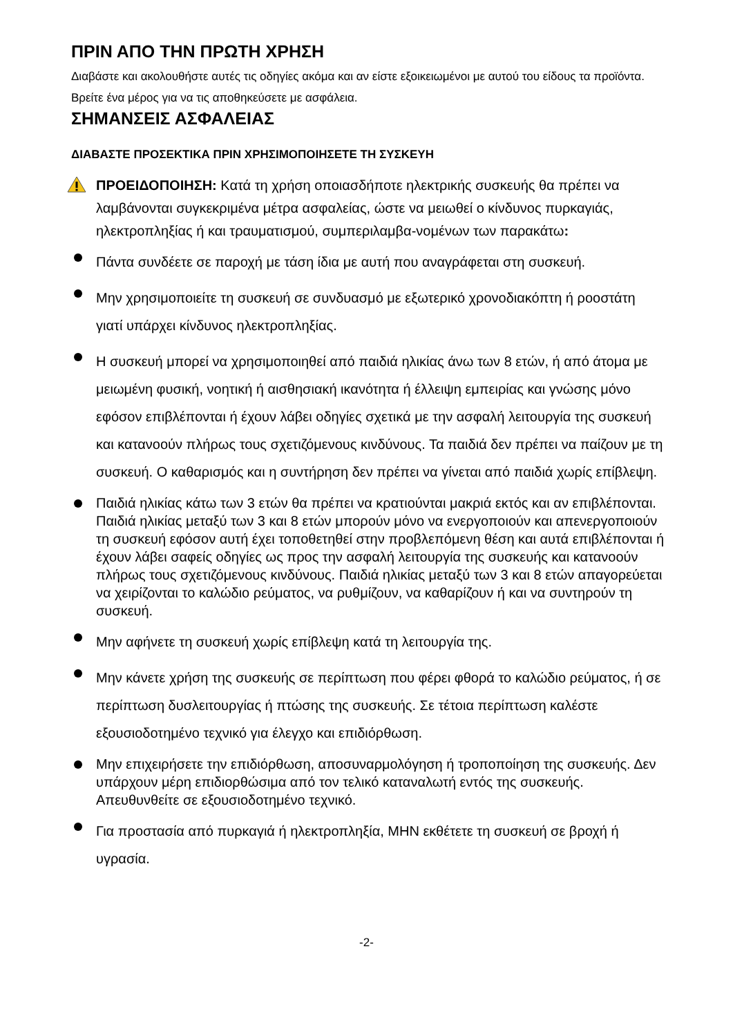ΠΡΙΝ ΑΠΟ ΤΗΝ ΠΡΩΤΗ ΧΡΗΣΗ
Διαβάστε και ακολουθήστε αυτές τις οδηγίες ακόμα και αν είστε εξοικειωμένοι με αυτού του είδους τα προϊόντα. Βρείτε ένα μέρος για να τις αποθηκεύσετε με ασφάλεια.
ΣΗΜΑΝΣΕΙΣ ΑΣΦΑΛΕΙΑΣ
ΔΙΑΒΑΣΤΕ ΠΡΟΣΕΚΤΙΚΑ ΠΡΙΝ ΧΡΗΣΙΜΟΠΟΙΗΣΕΤΕ ΤΗ ΣΥΣΚΕΥΗ
ΠΡΟΕΙΔΟΠΟΙΗΣΗ: Κατά τη χρήση οποιασδήποτε ηλεκτρικής συσκευής θα πρέπει να λαμβάνονται συγκεκριμένα μέτρα ασφαλείας, ώστε να μειωθεί ο κίνδυνος πυρκαγιάς, ηλεκτροπληξίας ή και τραυματισμού, συμπεριλαμβα-νομένων των παρακάτω:
Πάντα συνδέετε σε παροχή με τάση ίδια με αυτή που αναγράφεται στη συσκευή.
Μην χρησιμοποιείτε τη συσκευή σε συνδυασμό με εξωτερικό χρονοδιακόπτη ή ροοστάτη γιατί υπάρχει κίνδυνος ηλεκτροπληξίας.
Η συσκευή μπορεί να χρησιμοποιηθεί από παιδιά ηλικίας άνω των 8 ετών, ή από άτομα με μειωμένη φυσική, νοητική ή αισθησιακή ικανότητα ή έλλειψη εμπειρίας και γνώσης μόνο εφόσον επιβλέπονται ή έχουν λάβει οδηγίες σχετικά με την ασφαλή λειτουργία της συσκευή και κατανοούν πλήρως τους σχετιζόμενους κινδύνους. Τα παιδιά δεν πρέπει να παίζουν με τη συσκευή. Ο καθαρισμός και η συντήρηση δεν πρέπει να γίνεται από παιδιά χωρίς επίβλεψη.
Παιδιά ηλικίας κάτω των 3 ετών θα πρέπει να κρατιούνται μακριά εκτός και αν επιβλέπονται. Παιδιά ηλικίας μεταξύ των 3 και 8 ετών μπορούν μόνο να ενεργοποιούν και απενεργοποιούν τη συσκευή εφόσον αυτή έχει τοποθετηθεί στην προβλεπόμενη θέση και αυτά επιβλέπονται ή έχουν λάβει σαφείς οδηγίες ως προς την ασφαλή λειτουργία της συσκευής και κατανοούν πλήρως τους σχετιζόμενους κινδύνους. Παιδιά ηλικίας μεταξύ των 3 και 8 ετών απαγορεύεται να χειρίζονται το καλώδιο ρεύματος, να ρυθμίζουν, να καθαρίζουν ή και να συντηρούν τη συσκευή.
Μην αφήνετε τη συσκευή χωρίς επίβλεψη κατά τη λειτουργία της.
Μην κάνετε χρήση της συσκευής σε περίπτωση που φέρει φθορά το καλώδιο ρεύματος, ή σε περίπτωση δυσλειτουργίας ή πτώσης της συσκευής. Σε τέτοια περίπτωση καλέστε εξουσιοδοτημένο τεχνικό για έλεγχο και επιδιόρθωση.
Μην επιχειρήσετε την επιδιόρθωση, αποσυναρμολόγηση ή τροποποίηση της συσκευής. Δεν υπάρχουν μέρη επιδιορθώσιμα από τον τελικό καταναλωτή εντός της συσκευής. Απευθυνθείτε σε εξουσιοδοτημένο τεχνικό.
Για προστασία από πυρκαγιά ή ηλεκτροπληξία, ΜΗΝ εκθέτετε τη συσκευή σε βροχή ή υγρασία.
-2-